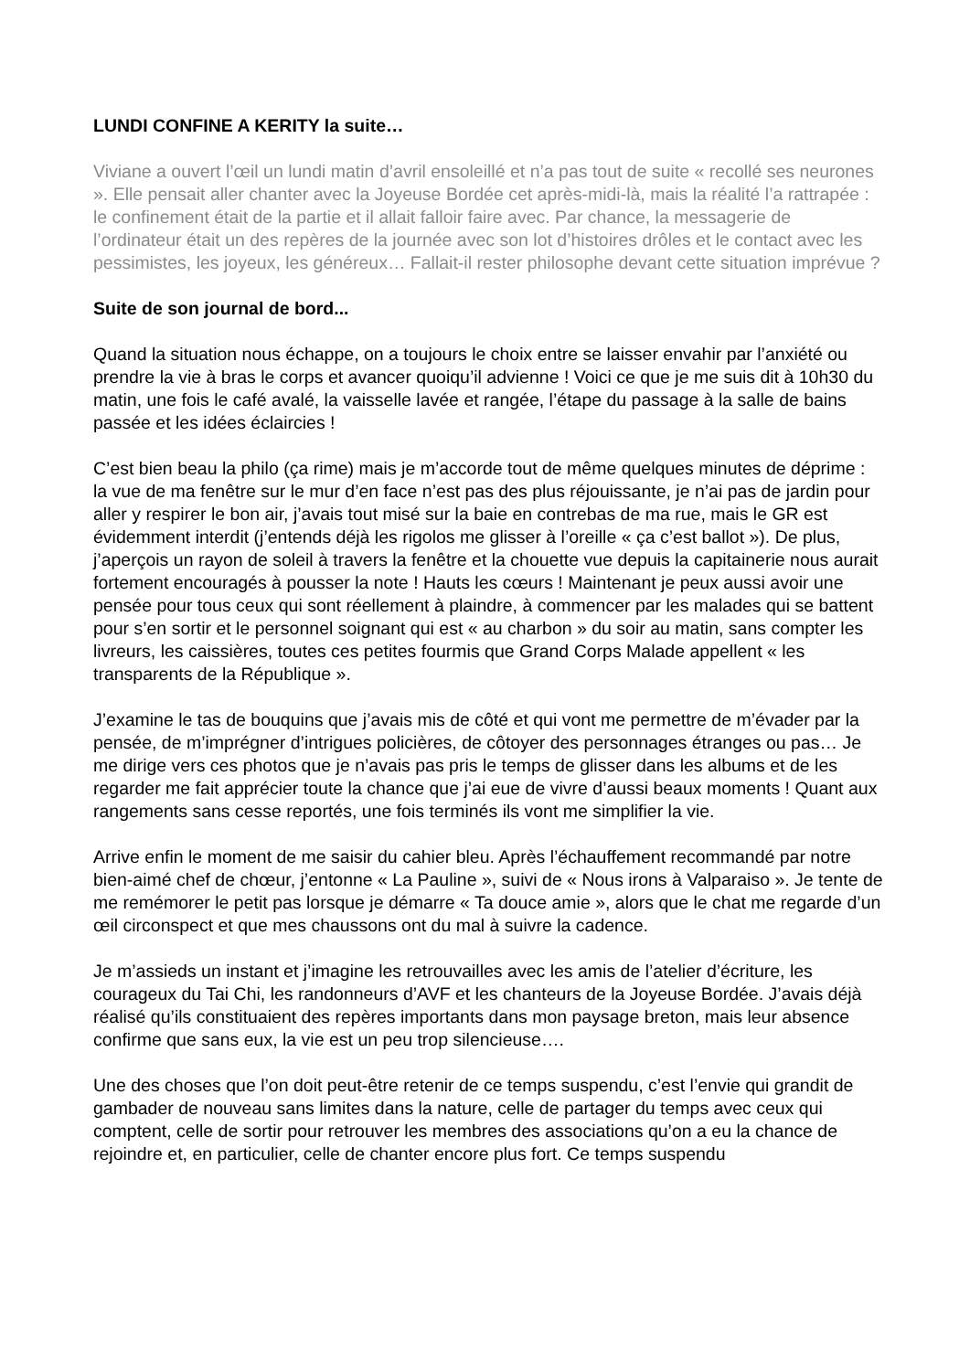LUNDI CONFINE A KERITY la suite…
Viviane a ouvert l’œil un lundi matin d’avril ensoleillé et n’a pas tout de suite « recollé ses neurones ». Elle pensait aller chanter avec la Joyeuse Bordée cet après-midi-là, mais la réalité l’a rattrapée : le confinement était de la partie et il allait falloir faire avec. Par chance, la messagerie de l’ordinateur était un des repères de la journée avec son lot d’histoires drôles et le contact avec les pessimistes, les joyeux, les généreux… Fallait-il rester philosophe devant cette situation imprévue ?
Suite de son journal de bord...
Quand la situation nous échappe, on a toujours le choix entre se laisser envahir par l’anxiété ou prendre la vie à bras le corps et avancer quoiqu’il advienne ! Voici ce que je me suis dit à 10h30 du matin, une fois le café avalé, la vaisselle lavée et rangée, l’étape du passage à la salle de bains passée et les idées éclaircies !
C’est bien beau la philo (ça rime) mais je m’accorde tout de même quelques minutes de déprime : la vue de ma fenêtre sur le mur d’en face n’est pas des plus réjouissante, je n’ai pas de jardin pour aller y respirer le bon air, j’avais tout misé sur la baie en contrebas de ma rue, mais le GR est évidemment interdit (j’entends déjà les rigolos me glisser à l’oreille « ça c’est ballot »). De plus, j’aperçois un rayon de soleil à travers la fenêtre et la chouette vue depuis la capitainerie nous aurait fortement encouragés à pousser la note ! Hauts les cœurs ! Maintenant je peux aussi avoir une pensée pour tous ceux qui sont réellement à plaindre, à commencer par les malades qui se battent pour s’en sortir et le personnel soignant qui est « au charbon » du soir au matin, sans compter les livreurs, les caissières, toutes ces petites fourmis que Grand Corps Malade appellent « les transparents de la République ».
J’examine le tas de bouquins que j’avais mis de côté et qui vont me permettre de m’évader par la pensée, de m’imprégner d’intrigues policières, de côtoyer des personnages étranges ou pas… Je me dirige vers ces photos que je n’avais pas pris le temps de glisser dans les albums et de les regarder me fait apprécier toute la chance que j’ai eue de vivre d’aussi beaux moments ! Quant aux rangements sans cesse reportés, une fois terminés ils vont me simplifier la vie.
Arrive enfin le moment de me saisir du cahier bleu. Après l’échauffement recommandé par notre bien-aimé chef de chœur, j’entonne « La Pauline », suivi de « Nous irons à Valparaiso ». Je tente de me remémorer le petit pas lorsque je démarre « Ta douce amie », alors que le chat me regarde d’un œil circonspect et que mes chaussons ont du mal à suivre la cadence.
Je m’assieds un instant et j’imagine les retrouvailles avec les amis de l’atelier d’écriture, les courageux du Tai Chi, les randonneurs d’AVF et les chanteurs de la Joyeuse Bordée. J’avais déjà réalisé qu’ils constituaient des repères importants dans mon paysage breton, mais leur absence confirme que sans eux, la vie est un peu trop silencieuse….
Une des choses que l’on doit peut-être retenir de ce temps suspendu, c’est l’envie qui grandit de gambader de nouveau sans limites dans la nature, celle de partager du temps avec ceux qui comptent, celle de sortir pour retrouver les membres des associations qu’on a eu la chance de rejoindre et, en particulier, celle de chanter encore plus fort. Ce temps suspendu